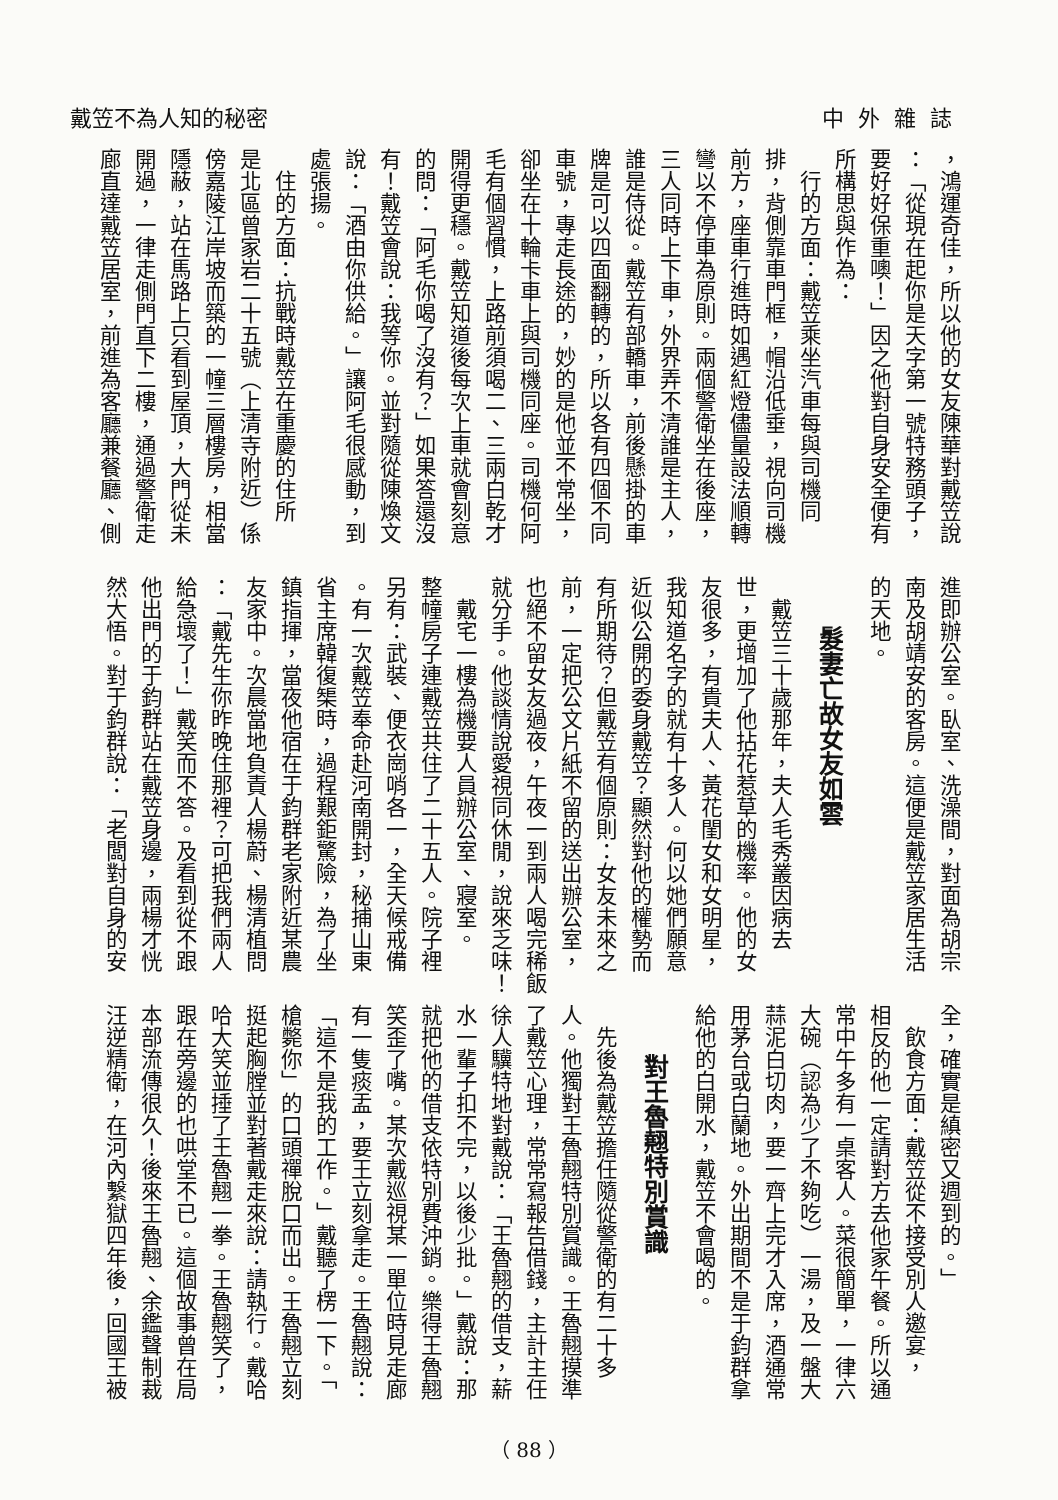戴笠不為人知的秘密 中外雜誌
，鴻運奇佳，所以他的女友陳華對戴笠說
：「從現在起你是天字第一號特務頭子，
要好好保重噢！」因之他對自身安全便有
所構思與作為：
　行的方面：戴笠乘坐汽車每與司機同
排，背側靠車門框，帽沿低垂，視向司機
前方，座車行進時如遇紅燈儘量設法順轉
彎以不停車為原則。兩個警衛坐在後座，
三人同時上下車，外界弄不清誰是主人，
誰是侍從。戴笠有部轎車，前後懸掛的車
牌是可以四面翻轉的，所以各有四個不同
車號，專走長途的，妙的是他並不常坐，
卻坐在十輪卡車上與司機同座。司機何阿
毛有個習慣，上路前須喝二、三兩白乾才
開得更穩。戴笠知道後每次上車就會刻意
的問：「阿毛你喝了沒有？」如果答還沒
有！戴笠會說：我等你。並對隨從陳煥文
說：「酒由你供給。」讓阿毛很感動，到
處張揚。
　住的方面：抗戰時戴笠在重慶的住所
是北區曾家岩二十五號（上清寺附近）係
傍嘉陵江岸坡而築的一幢三層樓房，相當
隱蔽，站在馬路上只看到屋頂，大門從未
開過，一律走側門直下二樓，通過警衛走
廊直達戴笠居室，前進為客廳兼餐廳、側
進即辦公室。臥室、洗澡間，對面為胡宗
南及胡靖安的客房。這便是戴笠家居生活
的天地。
髮妻亡故女友如雲
　戴笠三十歲那年，夫人毛秀叢因病去
世，更增加了他拈花惹草的機率。他的女
友很多，有貴夫人、黃花閨女和女明星，
我知道名字的就有十多人。何以她們願意
近似公開的委身戴笠？顯然對他的權勢而
有所期待？但戴笠有個原則：女友未來之
前，一定把公文片紙不留的送出辦公室，
也絕不留女友過夜，午夜一到兩人喝完稀飯
就分手。他談情說愛視同休閒，說來乏味！
　戴宅一樓為機要人員辦公室、寢室。
整幢房子連戴笠共住了二十五人。院子裡
另有：武裝、便衣崗哨各一，全天候戒備
。有一次戴笠奉命赴河南開封，秘捕山東
省主席韓復榘時，過程艱鉅驚險，為了坐
鎮指揮，當夜他宿在于鈞群老家附近某農
友家中。次晨當地負責人楊蔚、楊清植問
：「戴先生你昨晚住那裡？可把我們兩人
給急壞了！」戴笑而不答。及看到從不跟
他出門的于鈞群站在戴笠身邊，兩楊才恍
然大悟。對于鈞群說：「老闆對自身的安
全，確實是縝密又週到的。」
　飲食方面：戴笠從不接受別人邀宴，
相反的他一定請對方去他家午餐。所以通
常中午多有一桌客人。菜很簡單，一律六
大碗（認為少了不夠吃）一湯，及一盤大
蒜泥白切肉，要一齊上完才入席，酒通常
用茅台或白蘭地。外出期間不是于鈞群拿
給他的白開水，戴笠不會喝的。
對王魯翹特別賞識
　先後為戴笠擔任隨從警衛的有二十多
人。他獨對王魯翹特別賞識。王魯翹摸準
了戴笠心理，常常寫報告借錢，主計主任
徐人驥特地對戴說：「王魯翹的借支，薪
水一輩子扣不完，以後少批。」戴說：那
就把他的借支依特別費沖銷。樂得王魯翹
笑歪了嘴。某次戴巡視某一單位時見走廊
有一隻痰盂，要王立刻拿走。王魯翹說：
「這不是我的工作。」戴聽了楞一下。「
槍斃你」的口頭禪脫口而出。王魯翹立刻
挺起胸膛並對著戴走來說：請執行。戴哈
哈大笑並捶了王魯翹一拳。王魯翹笑了，
跟在旁邊的也哄堂不已。這個故事曾在局
本部流傳很久！後來王魯翹、余鑑聲制裁
汪逆精衛，在河內繫獄四年後，回國王被
（ 88 ）